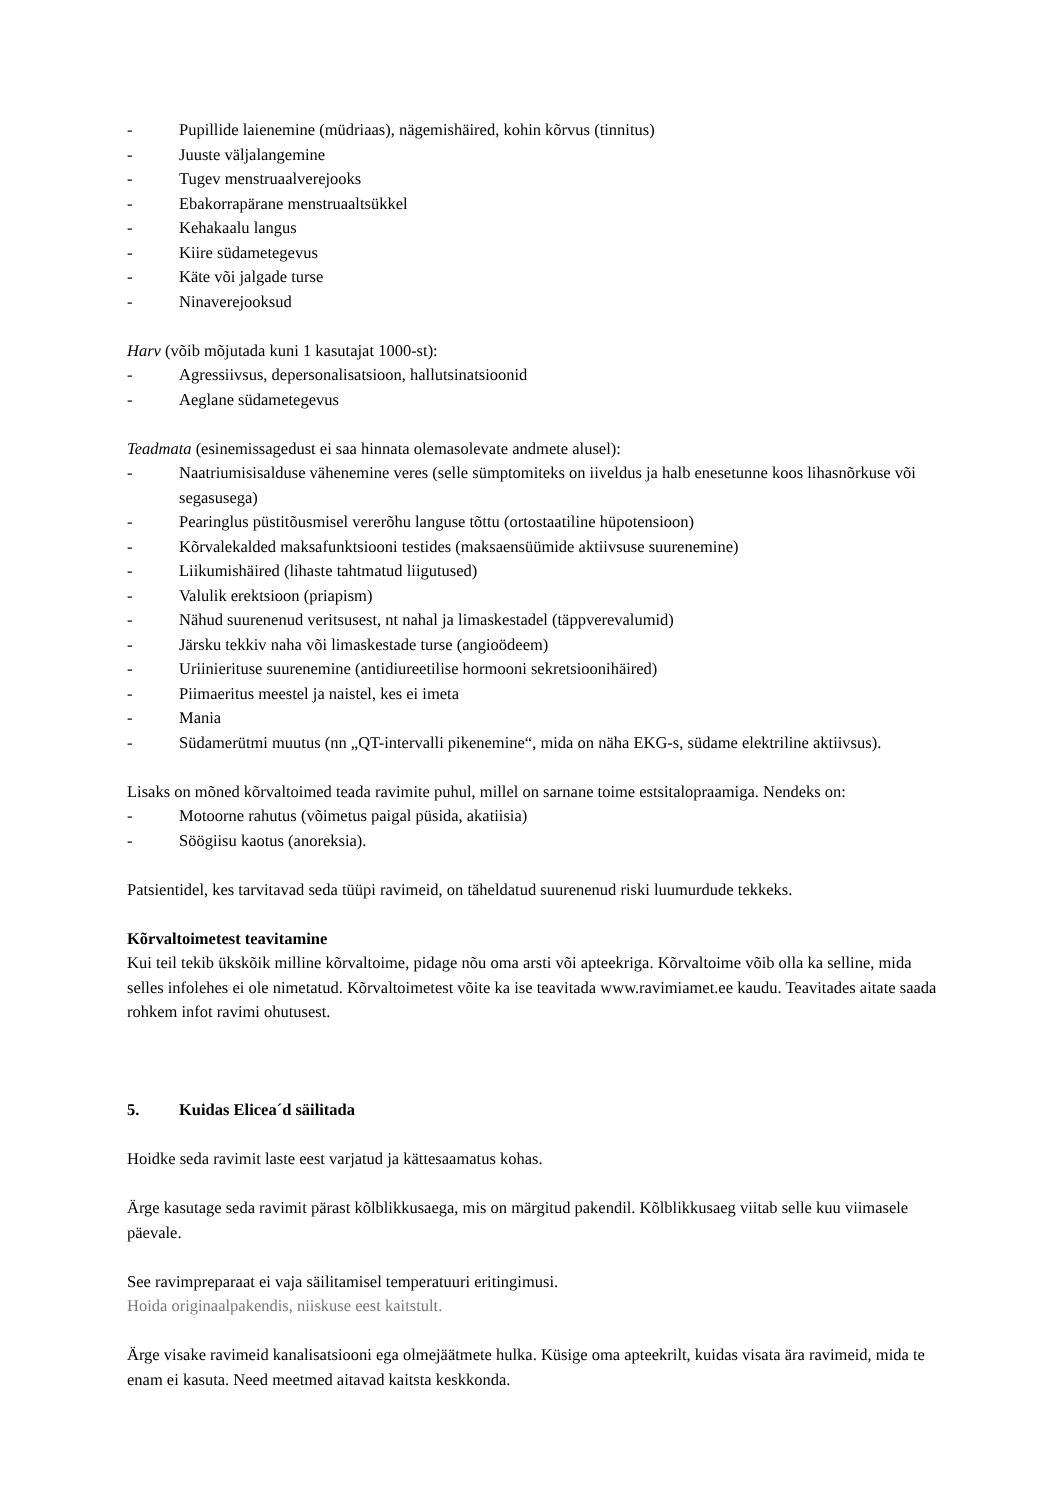- Pupillide laienemine (müdriaas), nägemishäired, kohin kõrvus (tinnitus)
- Juuste väljalangemine
- Tugev menstruaalverejooks
- Ebakorrapärane menstruaaltsükkel
- Kehakaalu langus
- Kiire südametegevus
- Käte või jalgade turse
- Ninaverejooksud
Harv (võib mõjutada kuni 1 kasutajat 1000-st):
- Agressiivsus, depersonalisatsioon, hallutsinatsioonid
- Aeglane südametegevus
Teadmata (esinemissagedust ei saa hinnata olemasolevate andmete alusel):
- Naatriumisisalduse vähenemine veres (selle sümptomiteks on iiveldus ja halb enesetunne koos lihasnõrkuse või segasusega)
- Pearinglus püstitõusmisel vererõhu languse tõttu (ortostaatiline hüpotensioon)
- Kõrvalekalded maksafunktsiooni testides (maksaensüümide aktiivsuse suurenemine)
- Liikumishäired (lihaste tahtmatud liigutused)
- Valulik erektsioon (priapism)
- Nähud suurenenud veritsusest, nt nahal ja limaskestadel (täppverevalumid)
- Järsku tekkiv naha või limaskestade turse (angioödeem)
- Uriinierituse suurenemine (antidiureetilise hormooni sekretsioonihäired)
- Piimaeritus meestel ja naistel, kes ei imeta
- Mania
- Südamerütmi muutus (nn „QT-intervalli pikenemine“, mida on näha EKG-s, südame elektriline aktiivsus).
Lisaks on mõned kõrvaltoimed teada ravimite puhul, millel on sarnane toime estsitalopraamiga. Nendeks on:
- Motoorne rahutus (võimetus paigal püsida, akatiisia)
- Söögiisu kaotus (anoreksia).
Patsientidel, kes tarvitavad seda tüüpi ravimeid, on täheldatud suurenenud riski luumurdude tekkeks.
Kõrvaltoimetest teavitamine
Kui teil tekib ükskõik milline kõrvaltoime, pidage nõu oma arsti või apteekriga. Kõrvaltoime võib olla ka selline, mida selles infolehes ei ole nimetatud. Kõrvaltoimetest võite ka ise teavitada www.ravimiamet.ee kaudu. Teavitades aitate saada rohkem infot ravimi ohutusest.
5. Kuidas Elicea´d säilitada
Hoidke seda ravimit laste eest varjatud ja kättesaamatus kohas.
Ärge kasutage seda ravimit pärast kõlblikkusaega, mis on märgitud pakendil. Kõlblikkusaeg viitab selle kuu viimasele päevale.
See ravimpreparaat ei vaja säilitamisel temperatuuri eritingimusi.
Hoida originaalpakendis, niiskuse eest kaitstult.
Ärge visake ravimeid kanalisatsiooni ega olmejäätmete hulka. Küsige oma apteekrilt, kuidas visata ära ravimeid, mida te enam ei kasuta. Need meetmed aitavad kaitsta keskkonda.